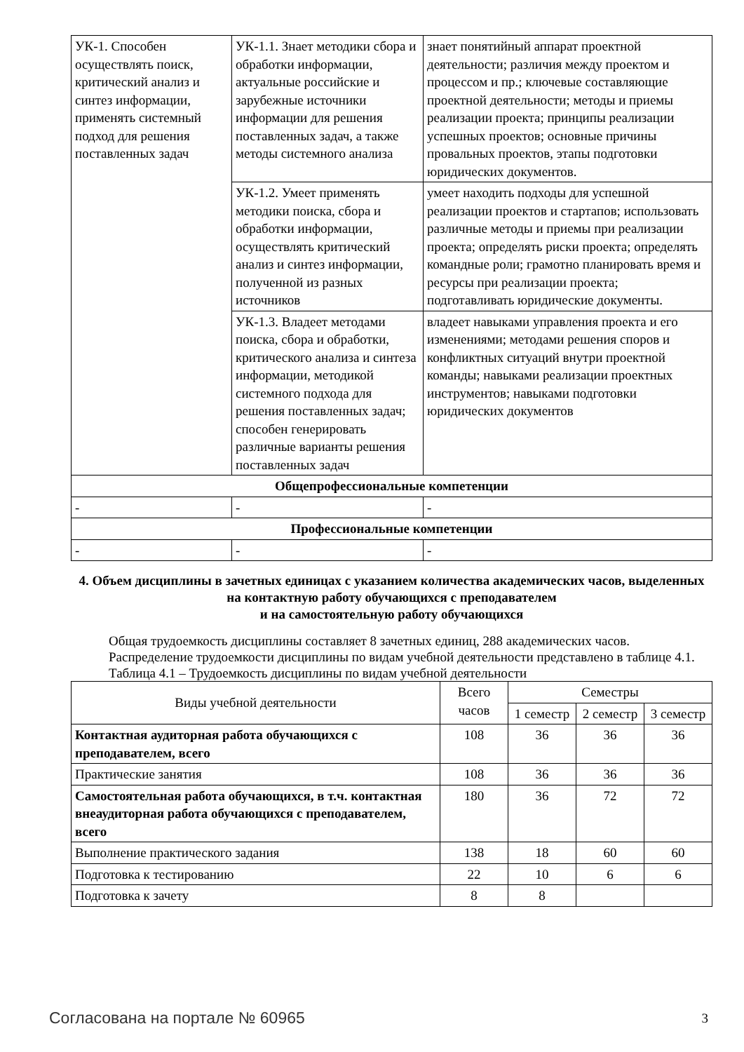| УК-1. Способен осуществлять поиск, критический анализ и синтез информации, применять системный подход для решения поставленных задач | УК-1.1. Знает методики сбора и обработки информации, актуальные российские и зарубежные источники информации для решения поставленных задач, а также методы системного анализа | знает понятийный аппарат проектной деятельности; различия между проектом и процессом и пр.; ключевые составляющие проектной деятельности; методы и приемы реализации проекта; принципы реализации успешных проектов; основные причины провальных проектов, этапы подготовки юридических документов. |
| | УК-1.2. Умеет применять методики поиска, сбора и обработки информации, осуществлять критический анализ и синтез информации, полученной из разных источников | умеет находить подходы для успешной реализации проектов и стартапов; использовать различные методы и приемы при реализации проекта; определять риски проекта; определять командные роли; грамотно планировать время и ресурсы при реализации проекта; подготавливать юридические документы. |
| | УК-1.3. Владеет методами поиска, сбора и обработки, критического анализа и синтеза информации, методикой системного подхода для решения поставленных задач; способен генерировать различные варианты решения поставленных задач | владеет навыками управления проекта и его изменениями; методами решения споров и конфликтных ситуаций внутри проектной команды; навыками реализации проектных инструментов; навыками подготовки юридических документов |
| Общепрофессиональные компетенции | | |
| - | - | - |
| Профессиональные компетенции | | |
| - | - | - |
4. Объем дисциплины в зачетных единицах с указанием количества академических часов, выделенных на контактную работу обучающихся с преподавателем
и на самостоятельную работу обучающихся
Общая трудоемкость дисциплины составляет 8 зачетных единиц, 288 академических часов.
Распределение трудоемкости дисциплины по видам учебной деятельности представлено в таблице 4.1.
Таблица 4.1 – Трудоемкость дисциплины по видам учебной деятельности
| Виды учебной деятельности | Всего часов | Семестры | | |
| --- | --- | --- | --- | --- |
| | | 1 семестр | 2 семестр | 3 семестр |
| Контактная аудиторная работа обучающихся с преподавателем, всего | 108 | 36 | 36 | 36 |
| Практические занятия | 108 | 36 | 36 | 36 |
| Самостоятельная работа обучающихся, в т.ч. контактная внеаудиторная работа обучающихся с преподавателем, всего | 180 | 36 | 72 | 72 |
| Выполнение практического задания | 138 | 18 | 60 | 60 |
| Подготовка к тестированию | 22 | 10 | 6 | 6 |
| Подготовка к зачету | 8 | 8 | | |
Согласована на портале № 60965 3